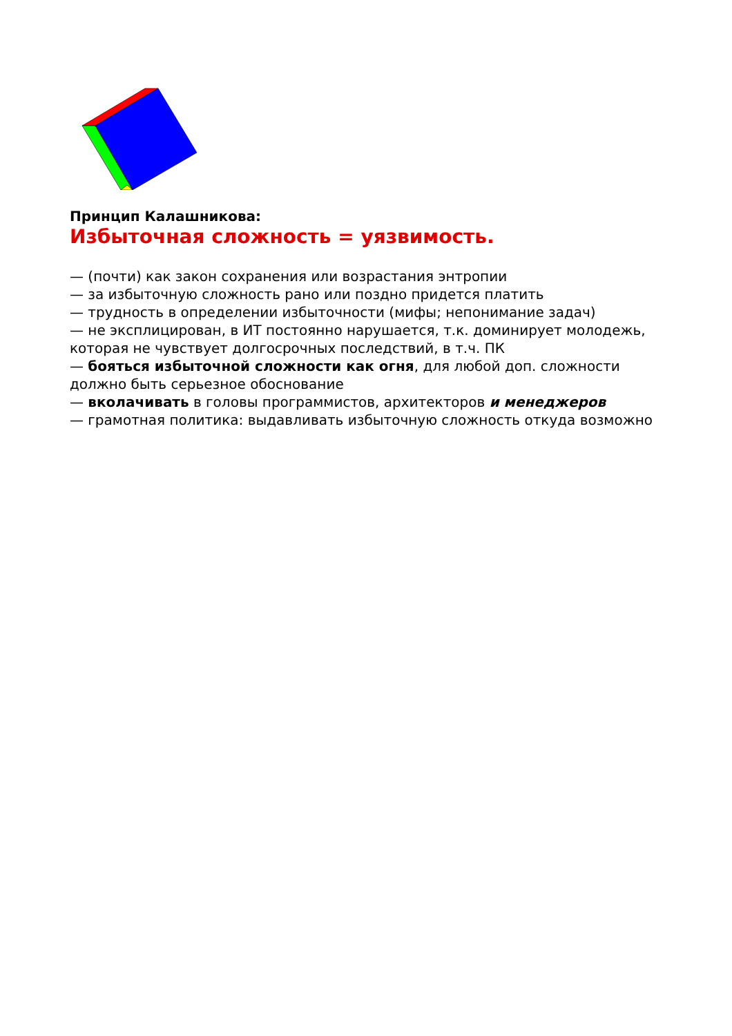Принцип Калашникова:
Избыточная сложность = уязвимость.
— (почти) как закон сохранения или возрастания энтропии
— за избыточную сложность рано или поздно придется платить
— трудность в определении избыточности (мифы; непонимание задач)
— не эксплицирован, в ИТ постоянно нарушается, т.к. доминирует молодежь, которая не чувствует долгосрочных последствий, в т.ч. ПК
— бояться избыточной сложности как огня, для любой доп. сложности должно быть серьезное обоснование
— вколачивать в головы программистов, архитекторов и менеджеров
— грамотная политика: выдавливать избыточную сложность откуда возможно